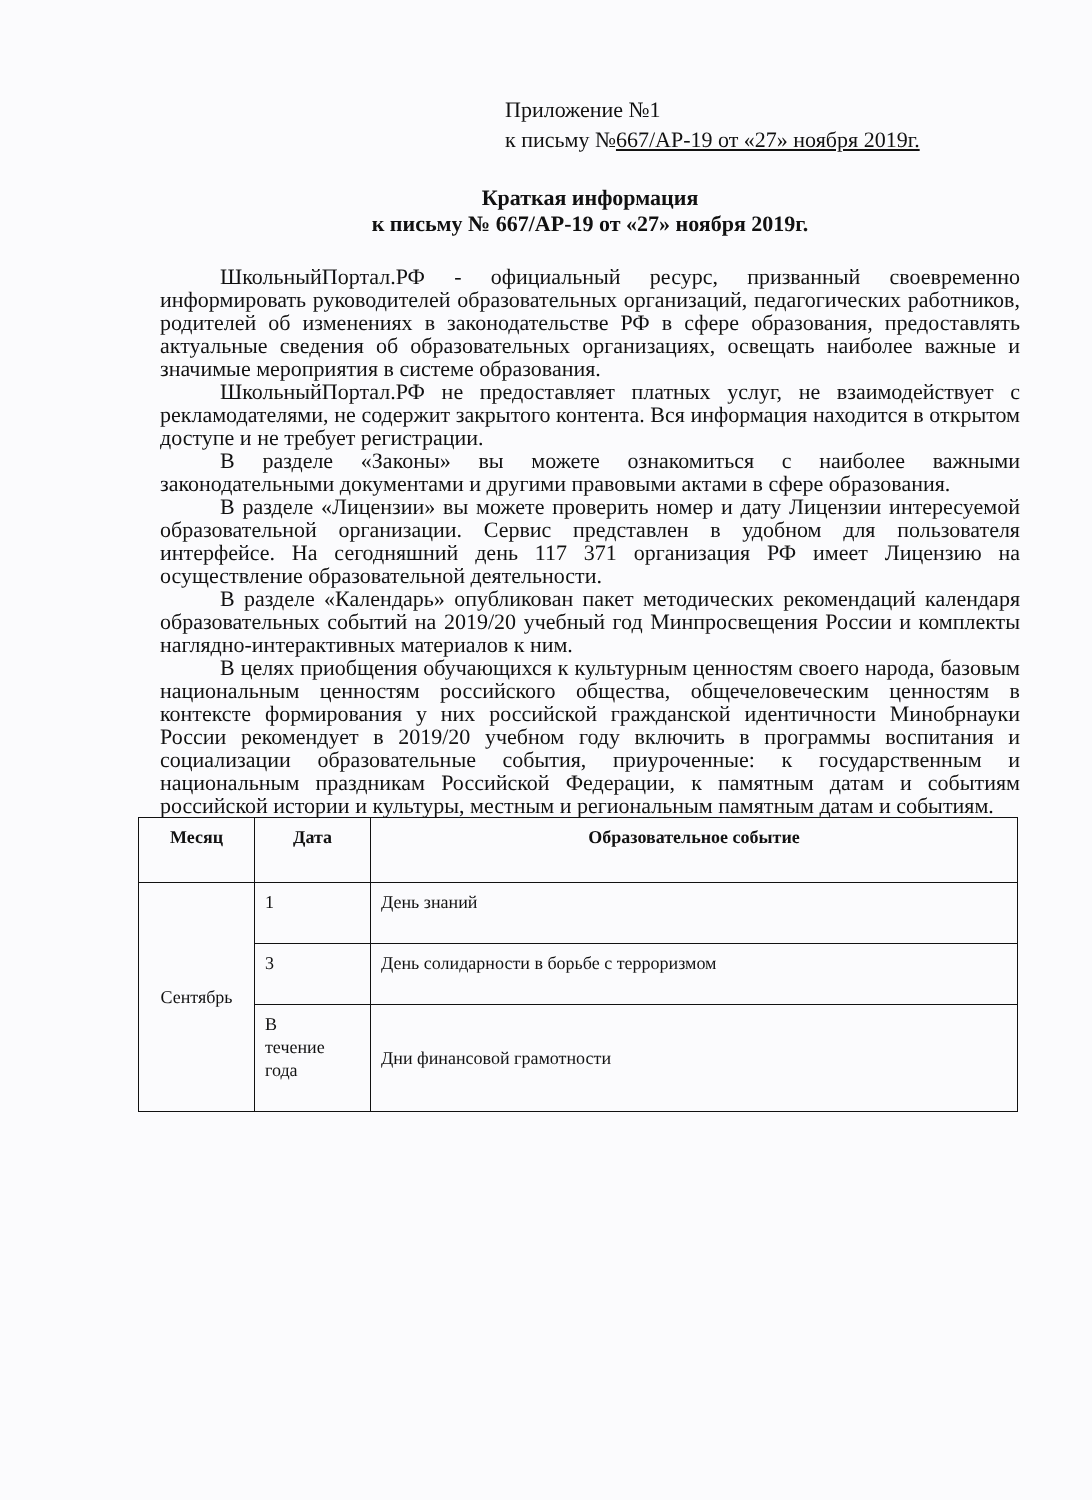Приложение №1
к письму №667/АР-19 от «27» ноября 2019г.
Краткая информация
к письму № 667/АР-19 от «27» ноября 2019г.
ШкольныйПортал.РФ - официальный ресурс, призванный своевременно информировать руководителей образовательных организаций, педагогических работников, родителей об изменениях в законодательстве РФ в сфере образования, предоставлять актуальные сведения об образовательных организациях, освещать наиболее важные и значимые мероприятия в системе образования.
ШкольныйПортал.РФ не предоставляет платных услуг, не взаимодействует с рекламодателями, не содержит закрытого контента. Вся информация находится в открытом доступе и не требует регистрации.
В разделе «Законы» вы можете ознакомиться с наиболее важными законодательными документами и другими правовыми актами в сфере образования.
В разделе «Лицензии» вы можете проверить номер и дату Лицензии интересуемой образовательной организации. Сервис представлен в удобном для пользователя интерфейсе. На сегодняшний день 117 371 организация РФ имеет Лицензию на осуществление образовательной деятельности.
В разделе «Календарь» опубликован пакет методических рекомендаций календаря образовательных событий на 2019/20 учебный год Минпросвещения России и комплекты наглядно-интерактивных материалов к ним.
В целях приобщения обучающихся к культурным ценностям своего народа, базовым национальным ценностям российского общества, общечеловеческим ценностям в контексте формирования у них российской гражданской идентичности Минобрнауки России рекомендует в 2019/20 учебном году включить в программы воспитания и социализации образовательные события, приуроченные: к государственным и национальным праздникам Российской Федерации, к памятным датам и событиям российской истории и культуры, местным и региональным памятным датам и событиям.
| Месяц | Дата | Образовательное событие |
| --- | --- | --- |
| Сентябрь | 1 | День знаний |
| | 3 | День солидарности в борьбе с терроризмом |
| | В течение года | Дни финансовой грамотности |